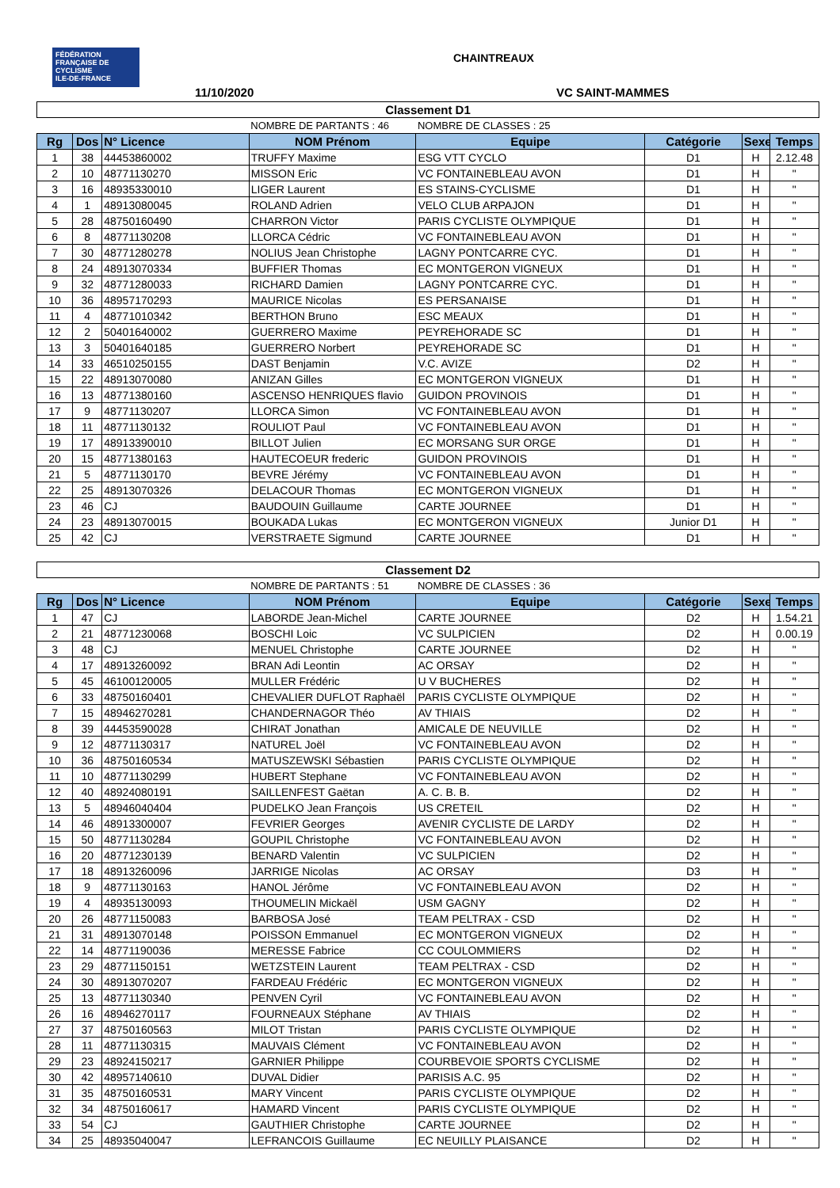FÉDÉRATION FRANÇAISE DE CYCLISME
ILE-DE-FRANCE
CHAINTREAUX
11/10/2020 VC SAINT-MAMMES
| Classement D1 | | | | | | | |
| | | | NOMBRE DE PARTANTS : 46 | NOMBRE DE CLASSES : 25 | | | |
| Rg | Dos | N° Licence | NOM Prénom | Equipe | Catégorie | Sexe | Temps |
| 1 | 38 | 44453860002 | TRUFFY Maxime | ESG VTT CYCLO | D1 | H | 2.12.48 |
| 2 | 10 | 48771130270 | MISSON Eric | VC FONTAINEBLEAU AVON | D1 | H | " |
| 3 | 16 | 48935330010 | LIGER Laurent | ES STAINS-CYCLISME | D1 | H | " |
| 4 | 1 | 48913080045 | ROLAND Adrien | VELO CLUB ARPAJON | D1 | H | " |
| 5 | 28 | 48750160490 | CHARRON Victor | PARIS CYCLISTE OLYMPIQUE | D1 | H | " |
| 6 | 8 | 48771130208 | LLORCA Cédric | VC FONTAINEBLEAU AVON | D1 | H | " |
| 7 | 30 | 48771280278 | NOLIUS Jean Christophe | LAGNY PONTCARRE CYC. | D1 | H | " |
| 8 | 24 | 48913070334 | BUFFIER Thomas | EC MONTGERON VIGNEUX | D1 | H | " |
| 9 | 32 | 48771280033 | RICHARD Damien | LAGNY PONTCARRE CYC. | D1 | H | " |
| 10 | 36 | 48957170293 | MAURICE Nicolas | ES PERSANAISE | D1 | H | " |
| 11 | 4 | 48771010342 | BERTHON Bruno | ESC MEAUX | D1 | H | " |
| 12 | 2 | 50401640002 | GUERRERO Maxime | PEYREHORADE SC | D1 | H | " |
| 13 | 3 | 50401640185 | GUERRERO Norbert | PEYREHORADE SC | D1 | H | " |
| 14 | 33 | 46510250155 | DAST Benjamin | V.C. AVIZE | D2 | H | " |
| 15 | 22 | 48913070080 | ANIZAN Gilles | EC MONTGERON VIGNEUX | D1 | H | " |
| 16 | 13 | 48771380160 | ASCENSO HENRIQUES flavio | GUIDON PROVINOIS | D1 | H | " |
| 17 | 9 | 48771130207 | LLORCA Simon | VC FONTAINEBLEAU AVON | D1 | H | " |
| 18 | 11 | 48771130132 | ROULIOT Paul | VC FONTAINEBLEAU AVON | D1 | H | " |
| 19 | 17 | 48913390010 | BILLOT Julien | EC MORSANG SUR ORGE | D1 | H | " |
| 20 | 15 | 48771380163 | HAUTECOEUR frederic | GUIDON PROVINOIS | D1 | H | " |
| 21 | 5 | 48771130170 | BEVRE Jérémy | VC FONTAINEBLEAU AVON | D1 | H | " |
| 22 | 25 | 48913070326 | DELACOUR Thomas | EC MONTGERON VIGNEUX | D1 | H | " |
| 23 | 46 | CJ | BAUDOUIN Guillaume | CARTE JOURNEE | D1 | H | " |
| 24 | 23 | 48913070015 | BOUKADA Lukas | EC MONTGERON VIGNEUX | Junior D1 | H | " |
| 25 | 42 | CJ | VERSTRAETE Sigmund | CARTE JOURNEE | D1 | H | " |
| Classement D2 | | | | | | | |
| | | | NOMBRE DE PARTANTS : 51 | NOMBRE DE CLASSES : 36 | | | |
| Rg | Dos | N° Licence | NOM Prénom | Equipe | Catégorie | Sexe | Temps |
| 1 | 47 | CJ | LABORDE Jean-Michel | CARTE JOURNEE | D2 | H | 1.54.21 |
| 2 | 21 | 48771230068 | BOSCHI Loic | VC SULPICIEN | D2 | H | 0.00.19 |
| 3 | 48 | CJ | MENUEL Christophe | CARTE JOURNEE | D2 | H | " |
| 4 | 17 | 48913260092 | BRAN Adi Leontin | AC ORSAY | D2 | H | " |
| 5 | 45 | 46100120005 | MULLER Frédéric | U V BUCHERES | D2 | H | " |
| 6 | 33 | 48750160401 | CHEVALIER DUFLOT Raphaël | PARIS CYCLISTE OLYMPIQUE | D2 | H | " |
| 7 | 15 | 48946270281 | CHANDERNAGOR Théo | AV THIAIS | D2 | H | " |
| 8 | 39 | 44453590028 | CHIRAT Jonathan | AMICALE DE NEUVILLE | D2 | H | " |
| 9 | 12 | 48771130317 | NATUREL Joël | VC FONTAINEBLEAU AVON | D2 | H | " |
| 10 | 36 | 48750160534 | MATUSZEWSKI Sébastien | PARIS CYCLISTE OLYMPIQUE | D2 | H | " |
| 11 | 10 | 48771130299 | HUBERT Stephane | VC FONTAINEBLEAU AVON | D2 | H | " |
| 12 | 40 | 48924080191 | SAILLENFEST Gaëtan | A. C. B. B. | D2 | H | " |
| 13 | 5 | 48946040404 | PUDELKO Jean François | US CRETEIL | D2 | H | " |
| 14 | 46 | 48913300007 | FEVRIER Georges | AVENIR CYCLISTE DE LARDY | D2 | H | " |
| 15 | 50 | 48771130284 | GOUPIL Christophe | VC FONTAINEBLEAU AVON | D2 | H | " |
| 16 | 20 | 48771230139 | BENARD Valentin | VC SULPICIEN | D2 | H | " |
| 17 | 18 | 48913260096 | JARRIGE Nicolas | AC ORSAY | D3 | H | " |
| 18 | 9 | 48771130163 | HANOL Jérôme | VC FONTAINEBLEAU AVON | D2 | H | " |
| 19 | 4 | 48935130093 | THOUMELIN Mickaël | USM GAGNY | D2 | H | " |
| 20 | 26 | 48771150083 | BARBOSA José | TEAM PELTRAX - CSD | D2 | H | " |
| 21 | 31 | 48913070148 | POISSON Emmanuel | EC MONTGERON VIGNEUX | D2 | H | " |
| 22 | 14 | 48771190036 | MERESSE Fabrice | CC COULOMMIERS | D2 | H | " |
| 23 | 29 | 48771150151 | WETZSTEIN Laurent | TEAM PELTRAX - CSD | D2 | H | " |
| 24 | 30 | 48913070207 | FARDEAU Frédéric | EC MONTGERON VIGNEUX | D2 | H | " |
| 25 | 13 | 48771130340 | PENVEN Cyril | VC FONTAINEBLEAU AVON | D2 | H | " |
| 26 | 16 | 48946270117 | FOURNEAUX Stéphane | AV THIAIS | D2 | H | " |
| 27 | 37 | 48750160563 | MILOT Tristan | PARIS CYCLISTE OLYMPIQUE | D2 | H | " |
| 28 | 11 | 48771130315 | MAUVAIS Clément | VC FONTAINEBLEAU AVON | D2 | H | " |
| 29 | 23 | 48924150217 | GARNIER Philippe | COURBEVOIE SPORTS CYCLISME | D2 | H | " |
| 30 | 42 | 48957140610 | DUVAL Didier | PARISIS A.C. 95 | D2 | H | " |
| 31 | 35 | 48750160531 | MARY Vincent | PARIS CYCLISTE OLYMPIQUE | D2 | H | " |
| 32 | 34 | 48750160617 | HAMARD Vincent | PARIS CYCLISTE OLYMPIQUE | D2 | H | " |
| 33 | 54 | CJ | GAUTHIER Christophe | CARTE JOURNEE | D2 | H | " |
| 34 | 25 | 48935040047 | LEFRANCOIS Guillaume | EC NEUILLY PLAISANCE | D2 | H | " |